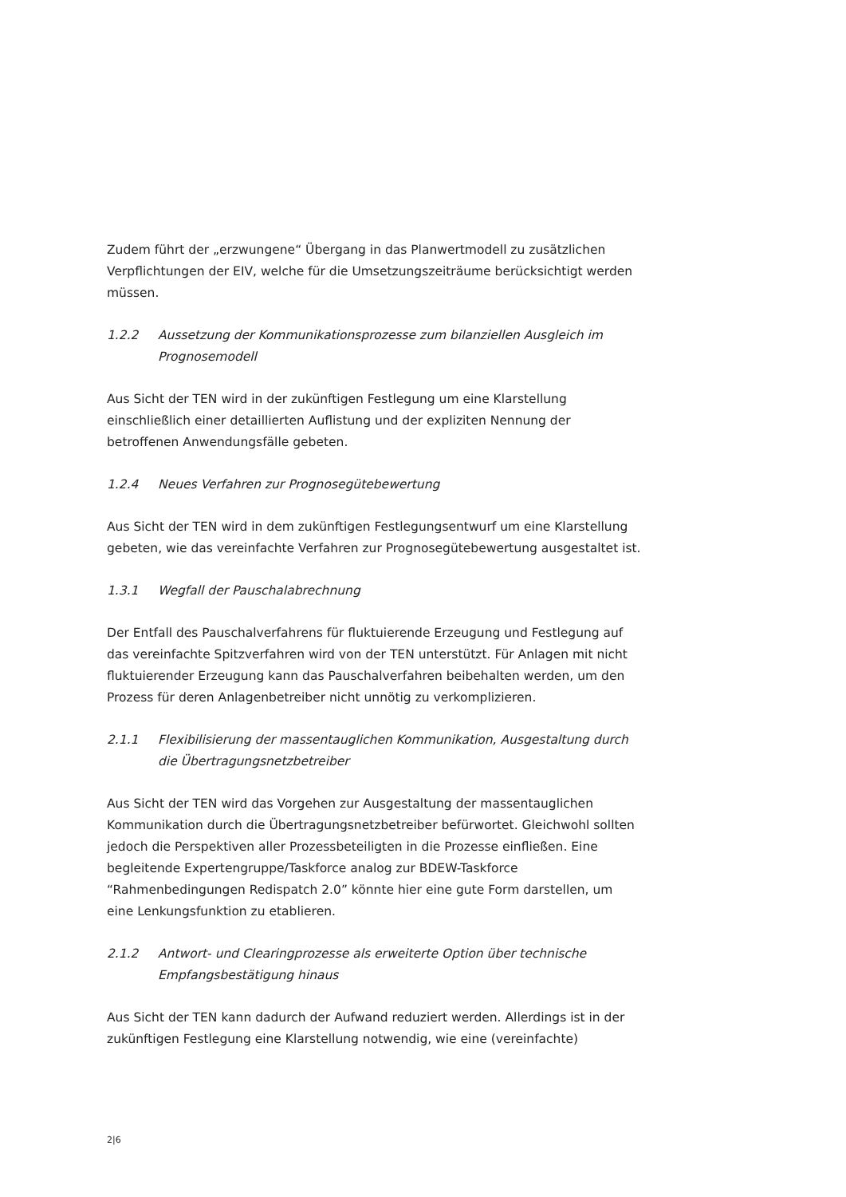Zudem führt der „erzwungene“ Übergang in das Planwertmodell zu zusätzlichen Verpflichtungen der EIV, welche für die Umsetzungszeiträume berücksichtigt werden müssen.
1.2.2 Aussetzung der Kommunikationsprozesse zum bilanziellen Ausgleich im Prognosemodell
Aus Sicht der TEN wird in der zukünftigen Festlegung um eine Klarstellung einschließlich einer detaillierten Auflistung und der expliziten Nennung der betroffenen Anwendungsfälle gebeten.
1.2.4 Neues Verfahren zur Prognosegütebewertung
Aus Sicht der TEN wird in dem zukünftigen Festlegungsentwurf um eine Klarstellung gebeten, wie das vereinfachte Verfahren zur Prognosegütebewertung ausgestaltet ist.
1.3.1 Wegfall der Pauschalabrechnung
Der Entfall des Pauschalverfahrens für fluktuierende Erzeugung und Festlegung auf das vereinfachte Spitzverfahren wird von der TEN unterstützt. Für Anlagen mit nicht fluktuierender Erzeugung kann das Pauschalverfahren beibehalten werden, um den Prozess für deren Anlagenbetreiber nicht unnötig zu verkomplizieren.
2.1.1 Flexibilisierung der massentauglichen Kommunikation, Ausgestaltung durch die Übertragungsnetzbetreiber
Aus Sicht der TEN wird das Vorgehen zur Ausgestaltung der massentauglichen Kommunikation durch die Übertragungsnetzbetreiber befürwortet. Gleichwohl sollten jedoch die Perspektiven aller Prozessbeteiligten in die Prozesse einfließen. Eine begleitende Expertengruppe/Taskforce analog zur BDEW-Taskforce “Rahmenbedingungen Redispatch 2.0” könnte hier eine gute Form darstellen, um eine Lenkungsfunktion zu etablieren.
2.1.2 Antwort- und Clearingprozesse als erweiterte Option über technische Empfangsbestätigung hinaus
Aus Sicht der TEN kann dadurch der Aufwand reduziert werden. Allerdings ist in der zukünftigen Festlegung eine Klarstellung notwendig, wie eine (vereinfachte)
2|6